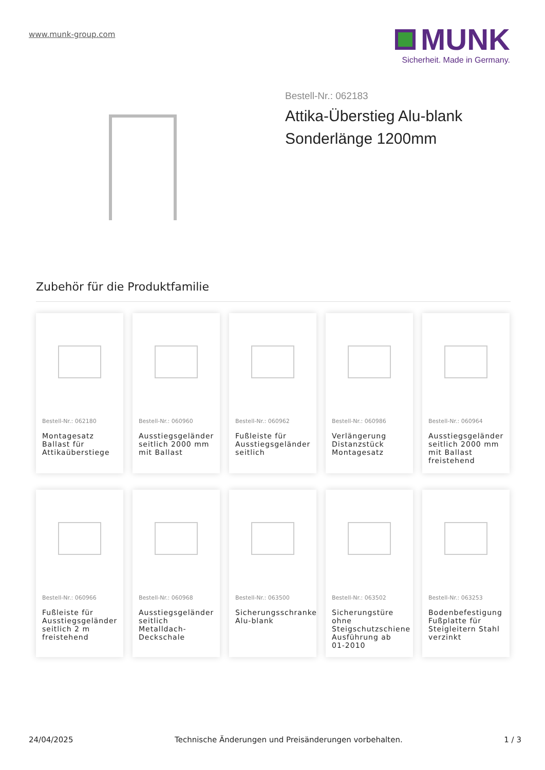www.munk-group.com
MUNK
Sicherheit. Made in Germany.
Bestell-Nr.: 062183
Attika-Überstieg Alu-blank
Sonderlänge 1200mm
Zubehör für die Produktfamilie
Bestell-Nr.: 062180
Montagesatz Ballast für Attikaüberstiege
Bestell-Nr.: 060960
Ausstiegsgeländer seitlich 2000 mm mit Ballast
Bestell-Nr.: 060962
Fußleiste für Ausstiegsgeländer seitlich
Bestell-Nr.: 060986
Verlängerung Distanzstück Montagesatz
Bestell-Nr.: 060964
Ausstiegsgeländer seitlich 2000 mm mit Ballast freistehend
Bestell-Nr.: 060966
Fußleiste für Ausstiegsgeländer seitlich 2 m freistehend
Bestell-Nr.: 060968
Ausstiegsgeländer seitlich Metalldach-Deckschale
Bestell-Nr.: 063500
Sicherungsschranke Alu-blank
Bestell-Nr.: 063502
Sicherungstüre ohne Steigschutzschiene Ausführung ab 01-2010
Bestell-Nr.: 063253
Bodenbefestigung Fußplatte für Steigleitern Stahl verzinkt
24/04/2025 Technische Änderungen und Preisänderungen vorbehalten. 1 / 3